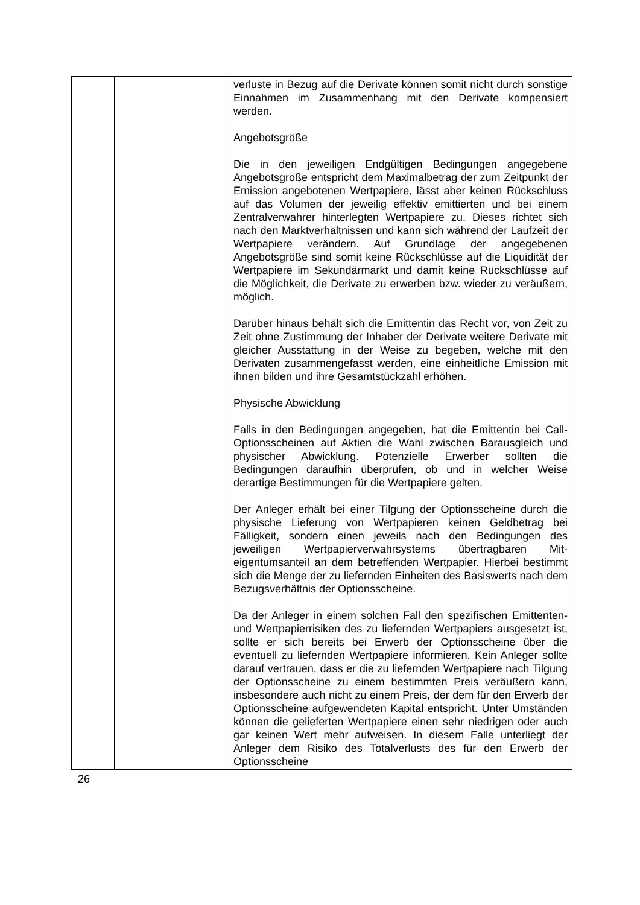| | | verluste in Bezug auf die Derivate können somit nicht durch sonstige Einnahmen im Zusammenhang mit den Derivate kompensiert werden. Angebotsgröße Die in den jeweiligen Endgültigen Bedingungen angegebene Angebotsgröße entspricht dem Maximalbetrag der zum Zeitpunkt der Emission angebotenen Wertpapiere, lässt aber keinen Rückschluss auf das Volumen der jeweilig effektiv emittierten und bei einem Zentralverwahrer hinterlegten Wertpapiere zu. Dieses richtet sich nach den Markt­verhältnissen und kann sich während der Laufzeit der Wert­papiere verändern. Auf Grundlage der angegebenen Angebotsgröße sind somit keine Rückschlüsse auf die Liquidität der Wertpapiere im Sekundärmarkt und damit keine Rückschlüsse auf die Möglichkeit, die Derivate zu erwerben bzw. wieder zu veräußern, möglich. Darüber hinaus behält sich die Emittentin das Recht vor, von Zeit zu Zeit ohne Zustimmung der Inhaber der Derivate weitere Derivate mit gleicher Ausstattung in der Weise zu begeben, welche mit den Derivaten zusammengefasst werden, eine einheitliche Emission mit ihnen bilden und ihre Gesamtstückzahl erhöhen. Physische Abwicklung Falls in den Bedingungen angegeben, hat die Emittentin bei Call-Optionsscheinen auf Aktien die Wahl zwischen Barausgleich und physischer Abwicklung. Potenzielle Erwerber sollten die Bedingungen daraufhin überprüfen, ob und in welcher Weise derartige Bestimmungen für die Wertpapiere gelten. Der Anleger erhält bei einer Tilgung der Optionsscheine durch die physische Lieferung von Wertpapieren keinen Geldbetrag bei Fälligkeit, sondern einen jeweils nach den Bedingungen des jeweiligen Wertpapierverwahrsystems übertragbaren Mit­eigentumsanteil an dem betreffenden Wertpapier. Hierbei bestimmt sich die Menge der zu liefernden Einheiten des Basiswerts nach dem Bezugsverhältnis der Optionsscheine. Da der Anleger in einem solchen Fall den spezifischen Emittenten- und Wertpapierrisiken des zu liefernden Wertpapiers ausgesetzt ist, sollte er sich bereits bei Erwerb der Optionsscheine über die eventuell zu liefernden Wertpapiere informieren. Kein Anleger sollte darauf vertrauen, dass er die zu liefernden Wertpapiere nach Tilgung der Optionsscheine zu einem bestimmten Preis veräußern kann, insbesondere auch nicht zu einem Preis, der dem für den Erwerb der Optionsscheine aufgewendeten Kapital entspricht. Unter Umständen können die gelieferten Wertpapiere einen sehr niedrigen oder auch gar keinen Wert mehr aufweisen. In diesem Falle unterliegt der Anleger dem Risiko des Totalverlusts des für den Erwerb der Optionsscheine |
26